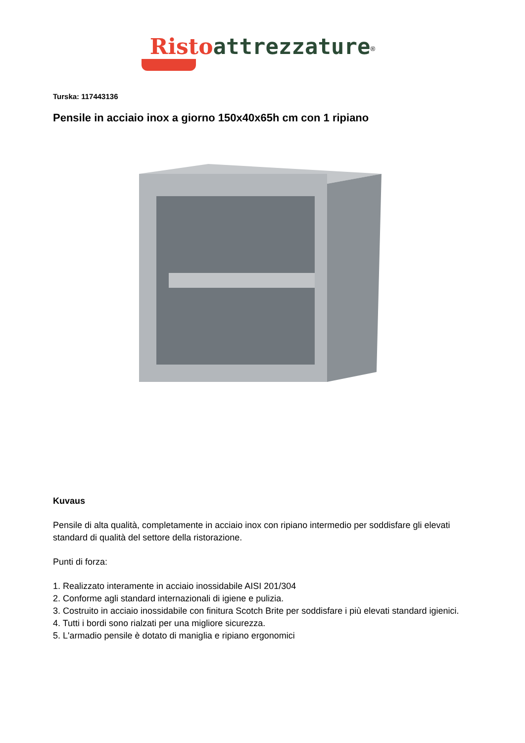Risto attrezzature<sup>®</sup>
Turska: 117443136
Pensile in acciaio inox a giorno 150x40x65h cm con 1 ripiano
Kuvaus
Pensile di alta qualità, completamente in acciaio inox con ripiano intermedio per soddisfare gli elevati standard di qualità del settore della ristorazione.
Punti di forza:
1. Realizzato interamente in acciaio inossidabile AISI 201/304
2. Conforme agli standard internazionali di igiene e pulizia.
3. Costruito in acciaio inossidabile con finitura Scotch Brite per soddisfare i più elevati standard igienici.
4. Tutti i bordi sono rialzati per una migliore sicurezza.
5. L'armadio pensile è dotato di maniglia e ripiano ergonomici